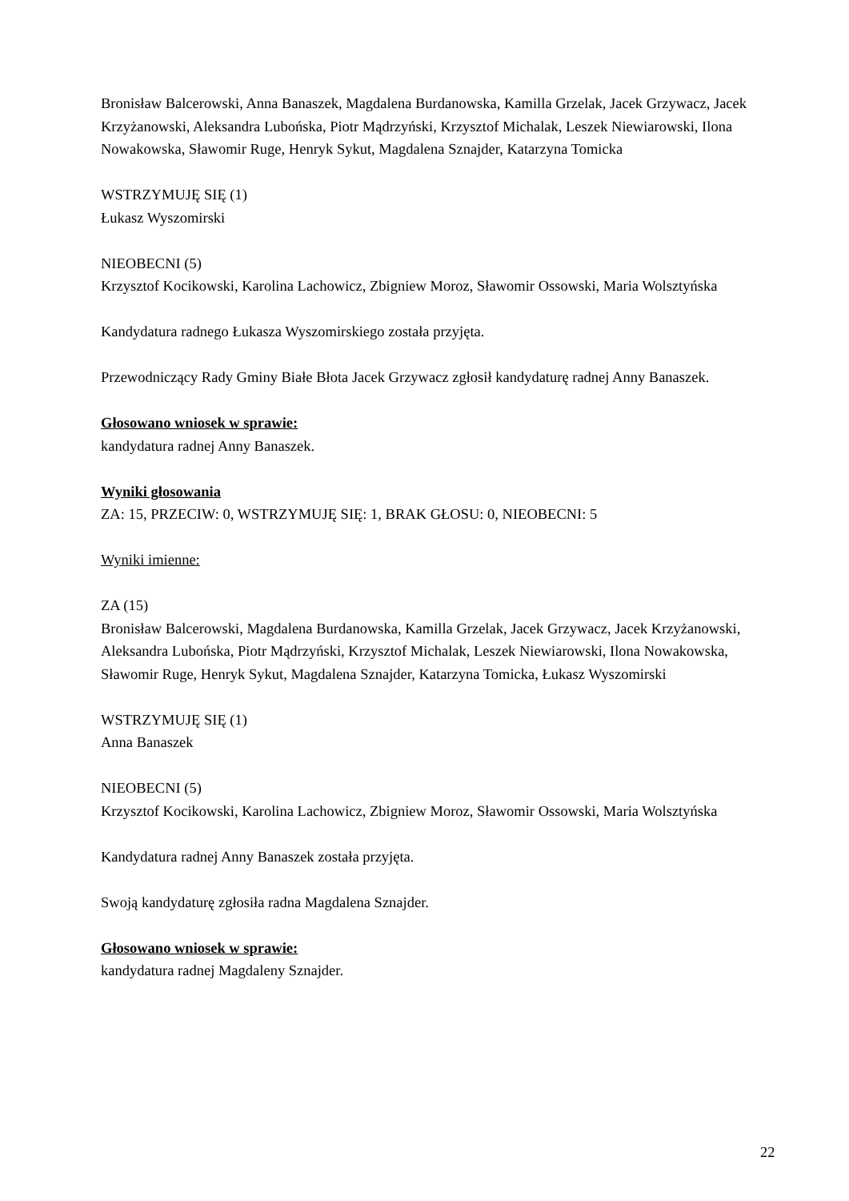Bronisław Balcerowski, Anna Banaszek, Magdalena Burdanowska, Kamilla Grzelak, Jacek Grzywacz, Jacek Krzyżanowski, Aleksandra Lubońska, Piotr Mądrzyński, Krzysztof Michalak, Leszek Niewiarowski, Ilona Nowakowska, Sławomir Ruge, Henryk Sykut, Magdalena Sznajder, Katarzyna Tomicka
WSTRZYMUJĘ SIĘ (1)
Łukasz Wyszomirski
NIEOBECNI (5)
Krzysztof Kocikowski, Karolina Lachowicz, Zbigniew Moroz, Sławomir Ossowski, Maria Wolsztyńska
Kandydatura radnego Łukasza Wyszomirskiego została przyjęta.
Przewodniczący Rady Gminy Białe Błota Jacek Grzywacz zgłosił kandydaturę radnej Anny Banaszek.
Głosowano wniosek w sprawie:
kandydatura radnej Anny Banaszek.
Wyniki głosowania
ZA: 15, PRZECIW: 0, WSTRZYMUJĘ SIĘ: 1, BRAK GŁOSU: 0, NIEOBECNI: 5
Wyniki imienne:
ZA (15)
Bronisław Balcerowski, Magdalena Burdanowska, Kamilla Grzelak, Jacek Grzywacz, Jacek Krzyżanowski, Aleksandra Lubońska, Piotr Mądrzyński, Krzysztof Michalak, Leszek Niewiarowski, Ilona Nowakowska, Sławomir Ruge, Henryk Sykut, Magdalena Sznajder, Katarzyna Tomicka, Łukasz Wyszomirski
WSTRZYMUJĘ SIĘ (1)
Anna Banaszek
NIEOBECNI (5)
Krzysztof Kocikowski, Karolina Lachowicz, Zbigniew Moroz, Sławomir Ossowski, Maria Wolsztyńska
Kandydatura radnej Anny Banaszek została przyjęta.
Swoją kandydaturę zgłosiła radna Magdalena Sznajder.
Głosowano wniosek w sprawie:
kandydatura radnej Magdaleny Sznajder.
22